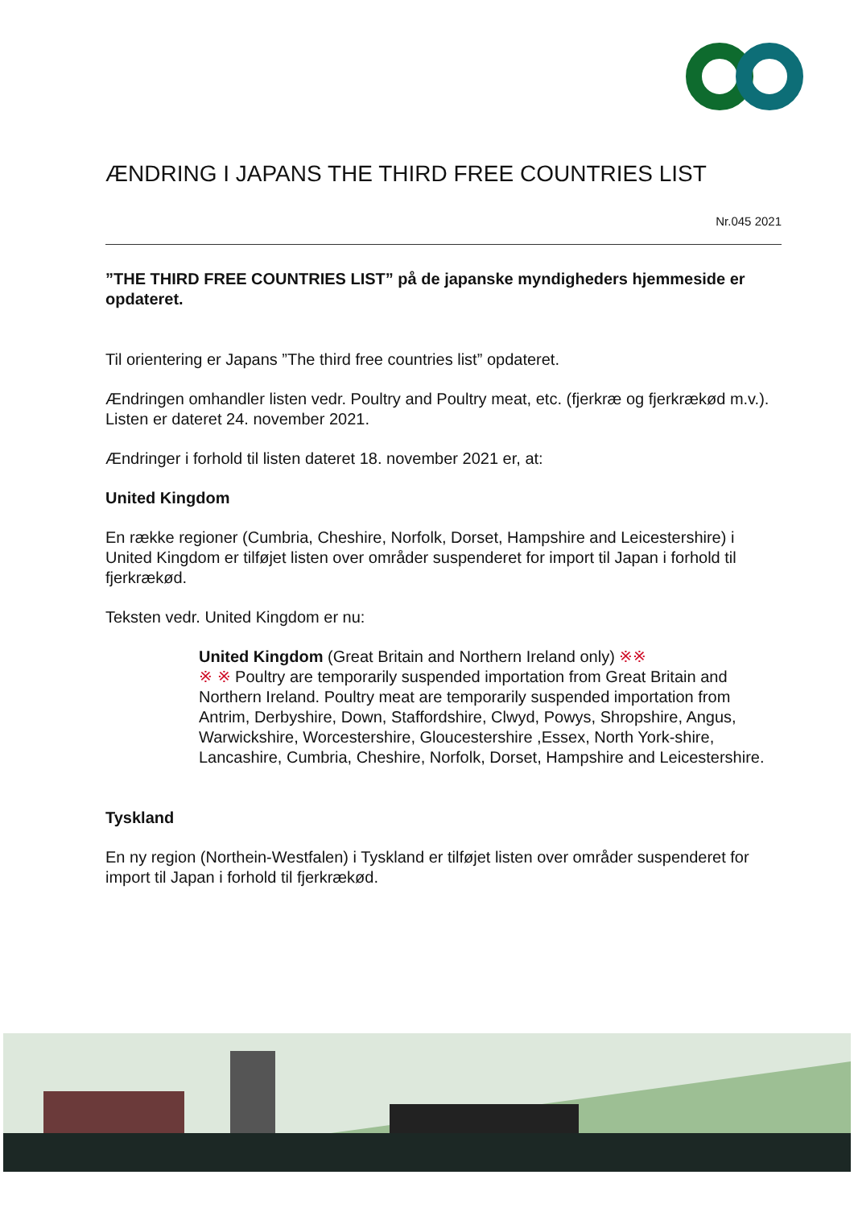ÆNDRING I JAPANS THE THIRD FREE COUNTRIES LIST
Nr.045 2021
”THE THIRD FREE COUNTRIES LIST” på de japanske myndigheders hjemmeside er opdateret.
Til orientering er Japans ”The third free countries list” opdateret.
Ændringen omhandler listen vedr. Poultry and Poultry meat, etc. (fjerkræ og fjerkrækød m.v.). Listen er dateret 24. november 2021.
Ændringer i forhold til listen dateret 18. november 2021 er, at:
United Kingdom
En række regioner (Cumbria, Cheshire, Norfolk, Dorset, Hampshire and Leicestershire) i United Kingdom er tilføjet listen over områder suspenderet for import til Japan i forhold til fjerkrækød.
Teksten vedr. United Kingdom er nu:
United Kingdom (Great Britain and Northern Ireland only) ※※
※ ※ Poultry are temporarily suspended importation from Great Britain and Northern Ireland. Poultry meat are temporarily suspended importation from Antrim, Derbyshire, Down, Staffordshire, Clwyd, Powys, Shropshire, Angus, Warwickshire, Worcestershire, Gloucestershire ,Essex, North York-shire, Lancashire, Cumbria, Cheshire, Norfolk, Dorset, Hampshire and Leicestershire.
Tyskland
En ny region (Northein-Westfalen) i Tyskland er tilføjet listen over områder suspenderet for import til Japan i forhold til fjerkrækød.